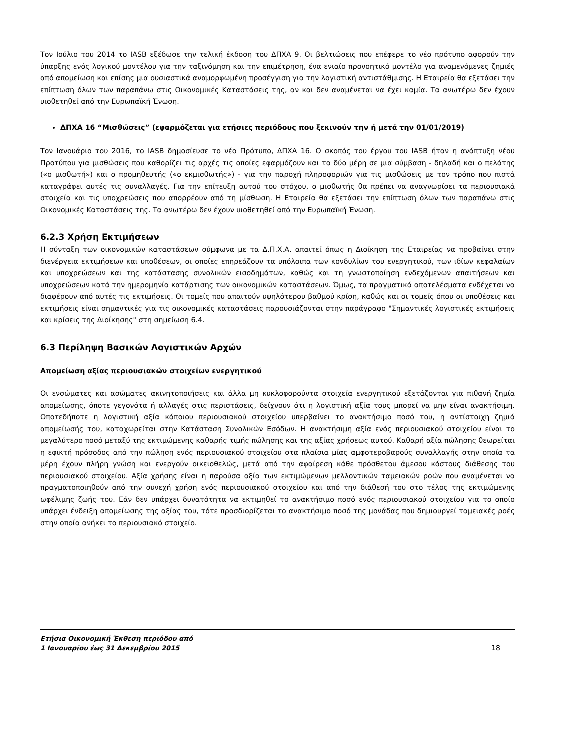Τον Ιούλιο του 2014 το IASB εξέδωσε την τελική έκδοση του ΔΠΧΑ 9. Οι βελτιώσεις που επέφερε το νέο πρότυπο αφορούν την ύπαρξης ενός λογικού μοντέλου για την ταξινόμηση και την επιμέτρηση, ένα ενιαίο προνοητικό μοντέλο για αναμενόμενες ζημιές από απομείωση και επίσης μια ουσιαστικά αναμορφωμένη προσέγγιση για την λογιστική αντιστάθμισης. Η Εταιρεία θα εξετάσει την επίπτωση όλων των παραπάνω στις Οικονομικές Καταστάσεις της, αν και δεν αναμένεται να έχει καμία. Τα ανωτέρω δεν έχουν υιοθετηθεί από την Ευρωπαϊκή Ένωση.
ΔΠΧΑ 16 “Μισθώσεις” (εφαρμόζεται για ετήσιες περιόδους που ξεκινούν την ή μετά την 01/01/2019)
Τον Ιανουάριο του 2016, το IASB δημοσίευσε το νέο Πρότυπο, ΔΠΧΑ 16. Ο σκοπός του έργου του IASB ήταν η ανάπτυξη νέου Προτύπου για μισθώσεις που καθορίζει τις αρχές τις οποίες εφαρμόζουν και τα δύο μέρη σε μια σύμβαση - δηλαδή και ο πελάτης («ο μισθωτή») και ο προμηθευτής («ο εκμισθωτής») - για την παροχή πληροφοριών για τις μισθώσεις με τον τρόπο που πιστά καταγράφει αυτές τις συναλλαγές. Για την επίτευξη αυτού του στόχου, ο μισθωτής θα πρέπει να αναγνωρίσει τα περιουσιακά στοιχεία και τις υποχρεώσεις που απορρέουν από τη μίσθωση. Η Εταιρεία θα εξετάσει την επίπτωση όλων των παραπάνω στις Οικονομικές Καταστάσεις της. Τα ανωτέρω δεν έχουν υιοθετηθεί από την Ευρωπαϊκή Ένωση.
6.2.3 Χρήση Εκτιμήσεων
Η σύνταξη των οικονομικών καταστάσεων σύμφωνα με τα Δ.Π.Χ.Α. απαιτεί όπως η Διοίκηση της Εταιρείας να προβαίνει στην διενέργεια εκτιμήσεων και υποθέσεων, οι οποίες επηρεάζουν τα υπόλοιπα των κονδυλίων του ενεργητικού, των ιδίων κεφαλαίων και υποχρεώσεων και της κατάστασης συνολικών εισοδημάτων, καθώς και τη γνωστοποίηση ενδεχόμενων απαιτήσεων και υποχρεώσεων κατά την ημερομηνία κατάρτισης των οικονομικών καταστάσεων. Όμως, τα πραγματικά αποτελέσματα ενδέχεται να διαφέρουν από αυτές τις εκτιμήσεις. Οι τομείς που απαιτούν υψηλότερου βαθμού κρίση, καθώς και οι τομείς όπου οι υποθέσεις και εκτιμήσεις είναι σημαντικές για τις οικονομικές καταστάσεις παρουσιάζονται στην παράγραφο "Σημαντικές λογιστικές εκτιμήσεις και κρίσεις της Διοίκησης" στη σημείωση 6.4.
6.3 Περίληψη Βασικών Λογιστικών Αρχών
Απομείωση αξίας περιουσιακών στοιχείων ενεργητικού
Οι ενσώματες και ασώματες ακινητοποιήσεις και άλλα μη κυκλοφορούντα στοιχεία ενεργητικού εξετάζονται για πιθανή ζημία απομείωσης, όποτε γεγονότα ή αλλαγές στις περιστάσεις, δείχνουν ότι η λογιστική αξία τους μπορεί να μην είναι ανακτήσιμη. Οποτεδήποτε η λογιστική αξία κάποιου περιουσιακού στοιχείου υπερβαίνει το ανακτήσιμο ποσό του, η αντίστοιχη ζημιά απομείωσής του, καταχωρείται στην Κατάσταση Συνολικών Εσόδων. Η ανακτήσιμη αξία ενός περιουσιακού στοιχείου είναι το μεγαλύτερο ποσό μεταξύ της εκτιμώμενης καθαρής τιμής πώλησης και της αξίας χρήσεως αυτού. Καθαρή αξία πώλησης θεωρείται η εφικτή πρόσοδος από την πώληση ενός περιουσιακού στοιχείου στα πλαίσια μίας αμφοτεροβαρούς συναλλαγής στην οποία τα μέρη έχουν πλήρη γνώση και ενεργούν οικειοθελώς, μετά από την αφαίρεση κάθε πρόσθετου άμεσου κόστους διάθεσης του περιουσιακού στοιχείου. Αξία χρήσης είναι η παρούσα αξία των εκτιμώμενων μελλοντικών ταμειακών ροών που αναμένεται να πραγματοποιηθούν από την συνεχή χρήση ενός περιουσιακού στοιχείου και από την διάθεσή του στο τέλος της εκτιμώμενης ωφέλιμης ζωής του. Εάν δεν υπάρχει δυνατότητα να εκτιμηθεί το ανακτήσιμο ποσό ενός περιουσιακού στοιχείου για το οποίο υπάρχει ένδειξη απομείωσης της αξίας του, τότε προσδιορίζεται το ανακτήσιμο ποσό της μονάδας που δημιουργεί ταμειακές ροές στην οποία ανήκει το περιουσιακό στοιχείο.
Ετήσια Οικονομική Έκθεση περιόδου από
1 Ιανουαρίου έως 31 Δεκεμβρίου 2015
18